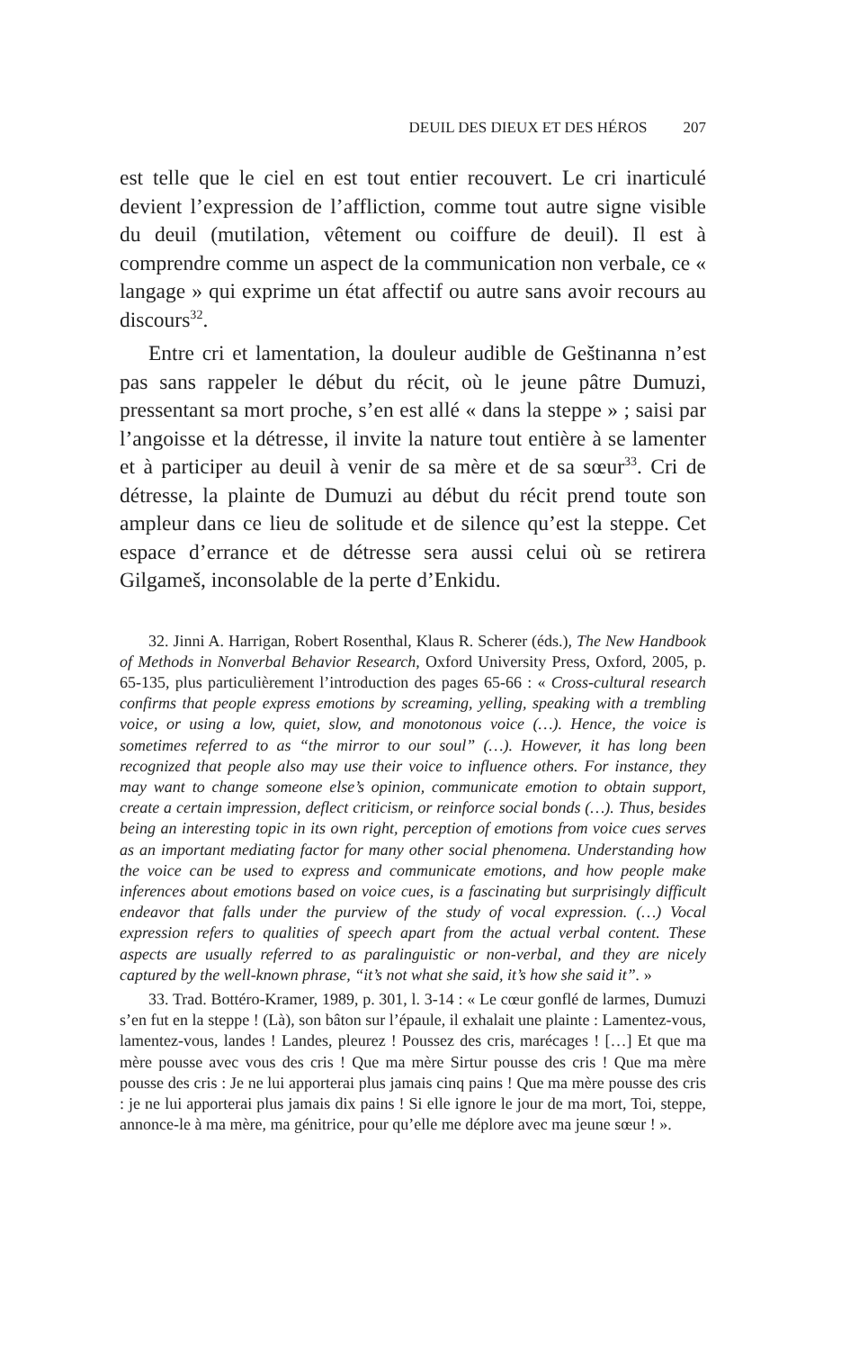DEUIL DES DIEUX ET DES HÉROS 207
est telle que le ciel en est tout entier recouvert. Le cri inarticulé devient l’expression de l’affliction, comme tout autre signe visible du deuil (mutilation, vêtement ou coiffure de deuil). Il est à comprendre comme un aspect de la communication non verbale, ce « langage » qui exprime un état affectif ou autre sans avoir recours au discours<sup>32</sup>.
Entre cri et lamentation, la douleur audible de Geštinanna n’est pas sans rappeler le début du récit, où le jeune pâtre Dumuzi, pressentant sa mort proche, s’en est allé « dans la steppe » ; saisi par l’angoisse et la détresse, il invite la nature tout entière à se lamenter et à participer au deuil à venir de sa mère et de sa sœur<sup>33</sup>. Cri de détresse, la plainte de Dumuzi au début du récit prend toute son ampleur dans ce lieu de solitude et de silence qu’est la steppe. Cet espace d’errance et de détresse sera aussi celui où se retirera Gilgameš, inconsolable de la perte d’Enkidu.
32. Jinni A. Harrigan, Robert Rosenthal, Klaus R. Scherer (éds.), The New Handbook of Methods in Nonverbal Behavior Research, Oxford University Press, Oxford, 2005, p. 65-135, plus particulièrement l’introduction des pages 65-66 : « Cross-cultural research confirms that people express emotions by screaming, yelling, speaking with a trembling voice, or using a low, quiet, slow, and monotonous voice (…). Hence, the voice is sometimes referred to as “the mirror to our soul” (…). However, it has long been recognized that people also may use their voice to influence others. For instance, they may want to change someone else’s opinion, communicate emotion to obtain support, create a certain impression, deflect criticism, or reinforce social bonds (…). Thus, besides being an interesting topic in its own right, perception of emotions from voice cues serves as an important mediating factor for many other social phenomena. Understanding how the voice can be used to express and communicate emotions, and how people make inferences about emotions based on voice cues, is a fascinating but surprisingly difficult endeavor that falls under the purview of the study of vocal expression. (…) Vocal expression refers to qualities of speech apart from the actual verbal content. These aspects are usually referred to as paralinguistic or non-verbal, and they are nicely captured by the well-known phrase, “it’s not what she said, it’s how she said it”. »
33. Trad. Bottéro-Kramer, 1989, p. 301, l. 3-14 : « Le cœur gonflé de larmes, Dumuzi s’en fut en la steppe ! (Là), son bâton sur l’épaule, il exhalait une plainte : Lamentez-vous, lamentez-vous, landes ! Landes, pleurez ! Poussez des cris, marécages ! […] Et que ma mère pousse avec vous des cris ! Que ma mère Sirtur pousse des cris ! Que ma mère pousse des cris : Je ne lui apporterai plus jamais cinq pains ! Que ma mère pousse des cris : je ne lui apporterai plus jamais dix pains ! Si elle ignore le jour de ma mort, Toi, steppe, annonce-le à ma mère, ma génitrice, pour qu’elle me déplore avec ma jeune sœur ! ».